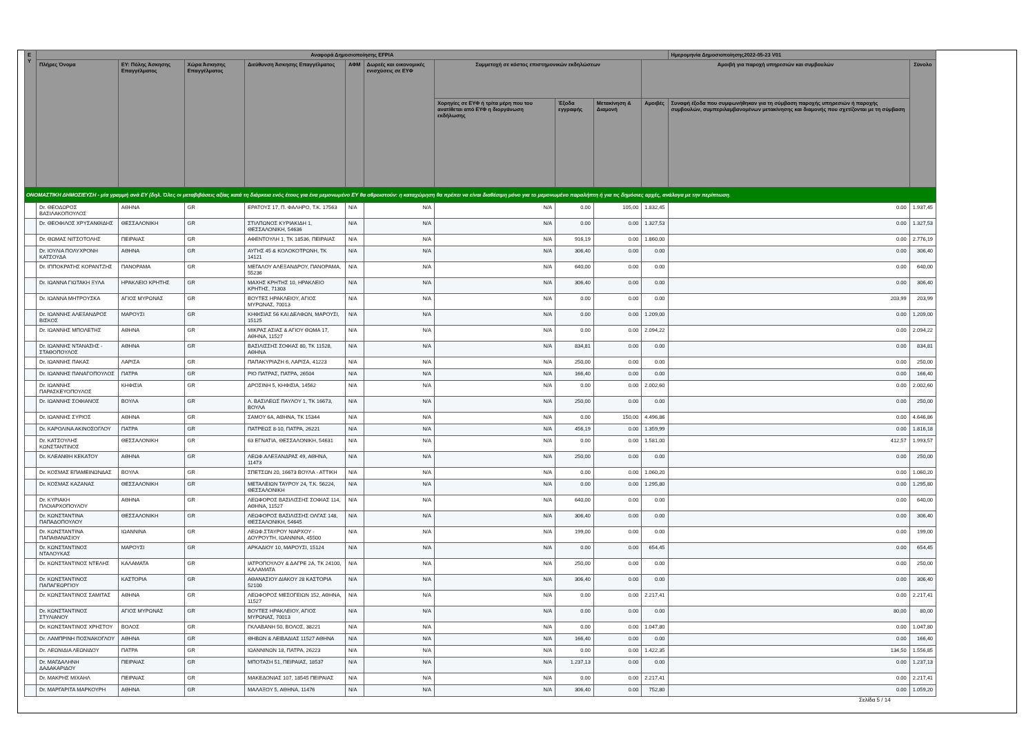| Ε Υ | Αναφορά Δημοσιοποίησης EFPIA | | | | | | | | | | Ημερομηνία Δημοσιοποίησης2022-05-23 V01 | |
| --- | --- | --- | --- | --- | --- | --- | --- | --- | --- | --- | --- | --- |
| | Πλήρες Όνομα | ΕΥ: Πόλης Άσκησης Επαγγέλματος | Χώρα Άσκησης Επαγγέλματος | Διεύθυνση Άσκησης Επαγγέλματος | ΑΦΜ | Δωρεές και οικονομικές ενισχύσεις σε ΕΥΦ | Συμμετοχή σε κόστος επιστημονικών εκδηλώσεων | | | Αμοιβή για παροχή υπηρεσιών και συμβουλών | | Σύνολο |
| | | | | | | | Χορηγίες σε ΕΥΦ ή τρίτα μέρη που του ανατίθεται από ΕΥΦ η διοργάνωση εκδήλωσης | Έξοδα εγγραφής | Μετακίνηση & Διαμονή | Αμοιβές | Συναφή έξοδα που συμφωνήθηκαν για τη σύμβαση παροχής υπηρεσιών ή παροχής συμβουλών, συμπεριλαμβανομένων μετακίνησης και διαμονής που σχετίζονται με τη σύμβαση | |
| ΟΝΟΜΑΣΤΙΚΗ ΔΗΜΟΣΙΕΥΣΗ - μία γραμμή ανά ΕΥ (δηλ. Όλες οι μεταβιβάσεις αξίας κατά τη διάρκεια ενός έτους για ένα μεμονωμένο ΕΥ θα αθροιστούν: η καταχώρηση θα πρέπει να είναι διαθέσιμη μόνο για το μεμονωμένο παραλήπτη ή για τις δημόσιες αρχές, ανάλογα με την περίπτωση. | | | | | | | | | | | | |
| | Dr. ΘΕΟΔΩΡΟΣ ΒΑΣΙΛΑΚΟΠΟΥΛΟΣ | ΑΘΗΝΑ | GR | ΕΡΑΤΟΥΣ 17, Π. ΦΑΛΗΡΟ, Τ.Κ. 17563 | N/A | N/A | N/A | 0.00 | 105,00 | 1.832,45 | 0.00 | 1.937,45 |
| | Dr. ΘΕΟΦΙΛΟΣ ΧΡΥΣΑΝΘΙΔΗΣ | ΘΕΣΣΑΛΟΝΙΚΗ | GR | ΣΤΙΛΠΩΝΟΣ ΚΥΡΙΑΚΙΔΗ 1, ΘΕΣΣΑΛΟΝΙΚΗ, 54636 | N/A | N/A | N/A | 0.00 | 0.00 | 1.327,53 | 0.00 | 1.327,53 |
| | Dr. ΘΩΜΑΣ ΝΙΤΣΟΤΟΛΗΣ | ΠΕΙΡΑΙΑΣ | GR | ΑΦΕΝΤΟΥΛΗ 1, ΤΚ 18536, ΠΕΙΡΑΙΑΣ | N/A | N/A | N/A | 916,19 | 0.00 | 1.860,00 | 0.00 | 2.776,19 |
| | Dr. ΙΟΥΛΙΑ ΠΟΛΥΧΡΟΝΗ ΚΑΤΣΟΥΔΑ | ΑΘΗΝΑ | GR | ΑΥΓΗΣ 45 & ΚΟΛΟΚΟΤΡΩΝΗ, ΤΚ 14121 | N/A | N/A | N/A | 306,40 | 0.00 | 0.00 | 0.00 | 306,40 |
| | Dr. ΙΠΠΟΚΡΑΤΗΣ ΚΟΡΑΝΤΖΗΣ | ΠΑΝΟΡΑΜΑ | GR | ΜΕΓΑΛΟΥ ΑΛΕΞΑΝΔΡΟΥ, ΠΑΝΟΡΑΜΑ, 55236 | N/A | N/A | N/A | 640,00 | 0.00 | 0.00 | 0.00 | 640,00 |
| | Dr. ΙΩΑΝΝΑ ΓΙΩΤΑΚΗ ΞΥΛΑ | ΗΡΑΚΛΕΙΟ ΚΡΗΤΗΣ | GR | ΜΑΧΗΣ ΚΡΗΤΗΣ 10, ΗΡΑΚΛΕΙΟ ΚΡΗΤΗΣ, 71303 | N/A | N/A | N/A | 306,40 | 0.00 | 0.00 | 0.00 | 306,40 |
| | Dr. ΙΩΑΝΝΑ ΜΗΤΡΟΥΣΚΑ | ΑΓΙΟΣ ΜΥΡΩΝΑΣ | GR | ΒΟΥΤΕΣ ΗΡΑΚΛΕΙΟΥ, ΑΓΙΟΣ ΜΥΡΩΝΑΣ, 70013 | N/A | N/A | N/A | 0.00 | 0.00 | 0.00 | 203,99 | 203,99 |
| | Dr. ΙΩΑΝΝΗΣ ΑΛΕΞΑΝΔΡΟΣ ΒΙΣΚΟΣ | ΜΑΡΟΥΣΙ | GR | ΚΗΦΙΣΙΑΣ 56 ΚΑΙ ΔΕΛΦΩΝ, ΜΑΡΟΥΣΙ, 15125 | N/A | N/A | N/A | 0.00 | 0.00 | 1.209,00 | 0.00 | 1.209,00 |
| | Dr. ΙΩΑΝΝΗΣ ΜΠΟΛΕΤΗΣ | ΑΘΗΝΑ | GR | ΜΙΚΡΑΣ ΑΣΙΑΣ & ΑΓΙΟΥ ΘΩΜΑ 17, ΑΘΗΝΑ, 11527 | N/A | N/A | N/A | 0.00 | 0.00 | 2.094,22 | 0.00 | 2.094,22 |
| | Dr. ΙΩΑΝΝΗΣ ΝΤΑΝΑΣΗΣ - ΣΤΑΘΟΠΟΥΛΟΣ | ΑΘΗΝΑ | GR | ΒΑΣΙΛΙΣΣΗΣ ΣΟΦΙΑΣ 80, ΤΚ 11528, ΑΘΗΝΑ | N/A | N/A | N/A | 834,81 | 0.00 | 0.00 | 0.00 | 834,81 |
| | Dr. ΙΩΑΝΝΗΣ ΠΑΚΑΣ | ΛΑΡΙΣΑ | GR | ΠΑΠΑΚΥΡΙΑΖΗ 6, ΛΑΡΙΣΑ, 41223 | N/A | N/A | N/A | 250,00 | 0.00 | 0.00 | 0.00 | 250,00 |
| | Dr. ΙΩΑΝΝΗΣ ΠΑΝΑΓΟΠΟΥΛΟΣ | ΠΑΤΡΑ | GR | ΡΙΟ ΠΑΤΡΑΣ, ΠΑΤΡΑ, 26504 | N/A | N/A | N/A | 166,40 | 0.00 | 0.00 | 0.00 | 166,40 |
| | Dr. ΙΩΑΝΝΗΣ ΠΑΡΑΣΚΕΥΟΠΟΥΛΟΣ | ΚΗΦΙΣΙΑ | GR | ΔΡΟΣΙΝΗ 5, ΚΗΦΙΣΙΑ, 14562 | N/A | N/A | N/A | 0.00 | 0.00 | 2.002,60 | 0.00 | 2.002,60 |
| | Dr. ΙΩΑΝΝΗΣ ΣΟΦΙΑΝΟΣ | ΒΟΥΛΑ | GR | Λ. ΒΑΣΙΛΕΩΣ ΠΑΥΛΟΥ 1, ΤΚ 16673, ΒΟΥΛΑ | N/A | N/A | N/A | 250,00 | 0.00 | 0.00 | 0.00 | 250,00 |
| | Dr. ΙΩΑΝΝΗΣ ΣΥΡΙΟΣ | ΑΘΗΝΑ | GR | ΣΑΜΟΥ 6Α, ΑΘΗΝΑ, ΤΚ 15344 | N/A | N/A | N/A | 0.00 | 150,00 | 4.496,86 | 0.00 | 4.646,86 |
| | Dr. ΚΑΡΟΛΙΝΑ ΑΚΙΝΟΣΟΓΛΟΥ | ΠΑΤΡΑ | GR | ΠΑΤΡΕΩΣ 8-10, ΠΑΤΡΑ, 26221 | N/A | N/A | N/A | 456,19 | 0.00 | 1.359,99 | 0.00 | 1.816,18 |
| | Dr. ΚΑΤΣΟΥΛΗΣ ΚΩΝΣΤΑΝΤΙΝΟΣ | ΘΕΣΣΑΛΟΝΙΚΗ | GR | 63 ΕΓΝΑΤΙΑ, ΘΕΣΣΑΛΟΝΙΚΗ, 54631 | N/A | N/A | N/A | 0.00 | 0.00 | 1.581,00 | 412,57 | 1.993,57 |
| | Dr. ΚΛΕΑΝΘΗ ΚΕΚΑΤΟΥ | ΑΘΗΝΑ | GR | ΛΕΩΦ.ΑΛΕΞΑΝΔΡΑΣ 49, ΑΘΗΝΑ, 11473 | N/A | N/A | N/A | 250,00 | 0.00 | 0.00 | 0.00 | 250,00 |
| | Dr. ΚΟΣΜΑΣ ΕΠΑΜΕΙΝΩΝΔΑΣ | ΒΟΥΛΑ | GR | ΣΠΕΤΣΩΝ 20, 16673 ΒΟΥΛΑ - ΑΤΤΙΚΗ | N/A | N/A | N/A | 0.00 | 0.00 | 1.060,20 | 0.00 | 1.060,20 |
| | Dr. ΚΟΣΜΑΣ ΚΑΖΑΝΑΣ | ΘΕΣΣΑΛΟΝΙΚΗ | GR | ΜΕΤΑΛΕΙΩΝ ΤΑΥΡΟΥ 24, Τ.Κ. 56224, ΘΕΣΣΑΛΟΝΙΚΗ | N/A | N/A | N/A | 0.00 | 0.00 | 1.295,80 | 0.00 | 1.295,80 |
| | Dr. ΚΥΡΙΑΚΗ ΠΛΟΙΑΡΧΟΠΟΥΛΟΥ | ΑΘΗΝΑ | GR | ΛΕΩΦΟΡΟΣ ΒΑΣΙΛΙΣΣΗΣ ΣΟΦΙΑΣ 114, ΑΘΗΝΑ, 11527 | N/A | N/A | N/A | 640,00 | 0.00 | 0.00 | 0.00 | 640,00 |
| | Dr. ΚΩΝΣΤΑΝΤΙΝΑ ΠΑΠΑΔΟΠΟΥΛΟΥ | ΘΕΣΣΑΛΟΝΙΚΗ | GR | ΛΕΩΦΟΡΟΣ ΒΑΣΙΛΙΣΣΗΣ ΟΛΓΑΣ 148, ΘΕΣΣΑΛΟΝΙΚΗ, 54645 | N/A | N/A | N/A | 306,40 | 0.00 | 0.00 | 0.00 | 306,40 |
| | Dr. ΚΩΝΣΤΑΝΤΙΝΑ ΠΑΠΑΘΑΝΑΣΙΟΥ | ΙΩΑΝΝΙΝΑ | GR | ΛΕΩΦ.ΣΤΑΥΡΟΥ ΝΙΑΡΧΟΥ - ΔΟΥΡΟΥΤΗ, ΙΩΑΝΝΙΝΑ, 45500 | N/A | N/A | N/A | 199,00 | 0.00 | 0.00 | 0.00 | 199,00 |
| | Dr. ΚΩΝΣΤΑΝΤΙΝΟΣ ΝΤΑΛΟΥΚΑΣ | ΜΑΡΟΥΣΙ | GR | ΑΡΚΑΔΙΟΥ 10, ΜΑΡΟΥΣΙ, 15124 | N/A | N/A | N/A | 0.00 | 0.00 | 654,45 | 0.00 | 654,45 |
| | Dr. ΚΩΝΣΤΑΝΤΙΝΟΣ ΝΤΕΛΗΣ | ΚΑΛΑΜΑΤΑ | GR | ΙΑΤΡΟΠΟΥΛΟΥ & ΔΑΓΡΕ 2Α, ΤΚ 24100, ΚΑΛΑΜΑΤΑ | N/A | N/A | N/A | 250,00 | 0.00 | 0.00 | 0.00 | 250,00 |
| | Dr. ΚΩΝΣΤΑΝΤΙΝΟΣ ΠΑΠΑΓΕΩΡΓΙΟΥ | ΚΑΣΤΟΡΙΑ | GR | ΑΘΑΝΑΣΙΟΥ ΔΙΑΚΟΥ 28 ΚΑΣΤΟΡΙΑ 52100 | N/A | N/A | N/A | 306,40 | 0.00 | 0.00 | 0.00 | 306,40 |
| | Dr. ΚΩΝΣΤΑΝΤΙΝΟΣ ΣΑΜΙΤΑΣ | ΑΘΗΝΑ | GR | ΛΕΩΦΟΡΟΣ ΜΕΣΟΓΕΙΩΝ 152, ΑΘΗΝΑ, 11527 | N/A | N/A | N/A | 0.00 | 0.00 | 2.217,41 | 0.00 | 2.217,41 |
| | Dr. ΚΩΝΣΤΑΝΤΙΝΟΣ ΣΤΥΛΙΑΝΟΥ | ΑΓΙΟΣ ΜΥΡΩΝΑΣ | GR | ΒΟΥΤΕΣ ΗΡΑΚΛΕΙΟΥ, ΑΓΙΟΣ ΜΥΡΩΝΑΣ, 70013 | N/A | N/A | N/A | 0.00 | 0.00 | 0.00 | 80,00 | 80,00 |
| | Dr. ΚΩΝΣΤΑΝΤΙΝΟΣ ΧΡΗΣΤΟΥ | ΒΟΛΟΣ | GR | ΓΚΛΑΒΑΝΗ 50, ΒΟΛΟΣ, 38221 | N/A | N/A | N/A | 0.00 | 0.00 | 1.047,80 | 0.00 | 1.047,80 |
| | Dr. ΛΑΜΠΡΙΝΗ ΠΟΣΝΑΚΟΓΛΟΥ | ΑΘΗΝΑ | GR | ΘΗΒΩΝ & ΛΕΙΒΑΔΙΑΣ 11527 ΑΘΗΝΑ | N/A | N/A | N/A | 166,40 | 0.00 | 0.00 | 0.00 | 166,40 |
| | Dr. ΛΕΩΝΙΔΙΑ ΛΕΩΝΙΔΟΥ | ΠΑΤΡΑ | GR | ΙΩΑΝΝΙΝΩΝ 18, ΠΑΤΡΑ, 26223 | N/A | N/A | N/A | 0.00 | 0.00 | 1.422,35 | 134,50 | 1.556,85 |
| | Dr. ΜΑΓΔΑΛΗΝΗ ΔΑΔΑΚΑΡΙΔΟΥ | ΠΕΙΡΑΙΑΣ | GR | ΜΠΟΤΑΣΗ 51, ΠΕΙΡΑΙΑΣ, 18537 | N/A | N/A | N/A | 1.237,13 | 0.00 | 0.00 | 0.00 | 1.237,13 |
| | Dr. ΜΑΚΡΗΣ ΜΙΧΑΗΛ | ΠΕΙΡΑΙΑΣ | GR | ΜΑΚΕΔΟΝΙΑΣ 107, 18545 ΠΕΙΡΑΙΑΣ | N/A | N/A | N/A | 0.00 | 0.00 | 2.217,41 | 0.00 | 2.217,41 |
| | Dr. ΜΑΡΓΑΡΙΤΑ ΜΑΡΚΟΥΡΗ | ΑΘΗΝΑ | GR | ΜΑΛΑΞΟΥ 5, ΑΘΗΝΑ, 11476 | N/A | N/A | N/A | 306,40 | 0.00 | 752,80 | 0.00 | 1.059,20 |
Σελίδα 5 / 14